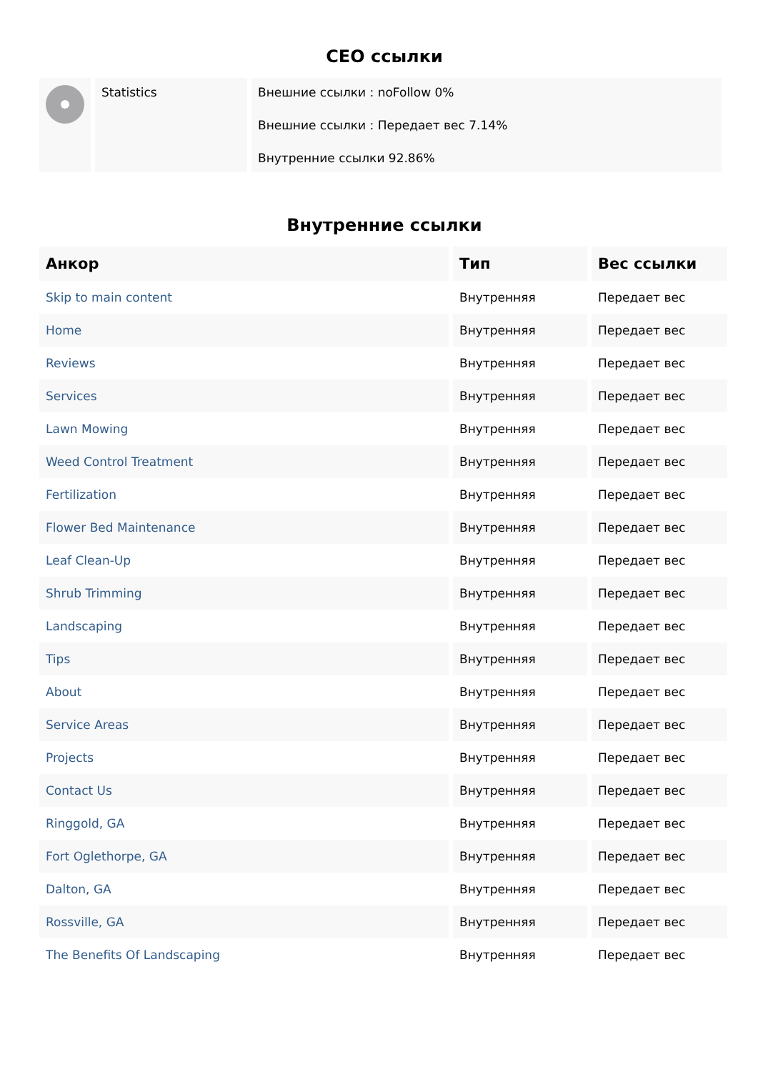CEO ссылки
| | Statistics | Внешние ссылки : noFollow 0% Внешние ссылки : Передает вес 7.14% Внутренние ссылки 92.86% |
Внутренние ссылки
| Анкор | Тип | Вес ссылки |
| --- | --- | --- |
| Skip to main content | Внутренняя | Передает вес |
| Home | Внутренняя | Передает вес |
| Reviews | Внутренняя | Передает вес |
| Services | Внутренняя | Передает вес |
| Lawn Mowing | Внутренняя | Передает вес |
| Weed Control Treatment | Внутренняя | Передает вес |
| Fertilization | Внутренняя | Передает вес |
| Flower Bed Maintenance | Внутренняя | Передает вес |
| Leaf Clean-Up | Внутренняя | Передает вес |
| Shrub Trimming | Внутренняя | Передает вес |
| Landscaping | Внутренняя | Передает вес |
| Tips | Внутренняя | Передает вес |
| About | Внутренняя | Передает вес |
| Service Areas | Внутренняя | Передает вес |
| Projects | Внутренняя | Передает вес |
| Contact Us | Внутренняя | Передает вес |
| Ringgold, GA | Внутренняя | Передает вес |
| Fort Oglethorpe, GA | Внутренняя | Передает вес |
| Dalton, GA | Внутренняя | Передает вес |
| Rossville, GA | Внутренняя | Передает вес |
| The Benefits Of Landscaping | Внутренняя | Передает вес |